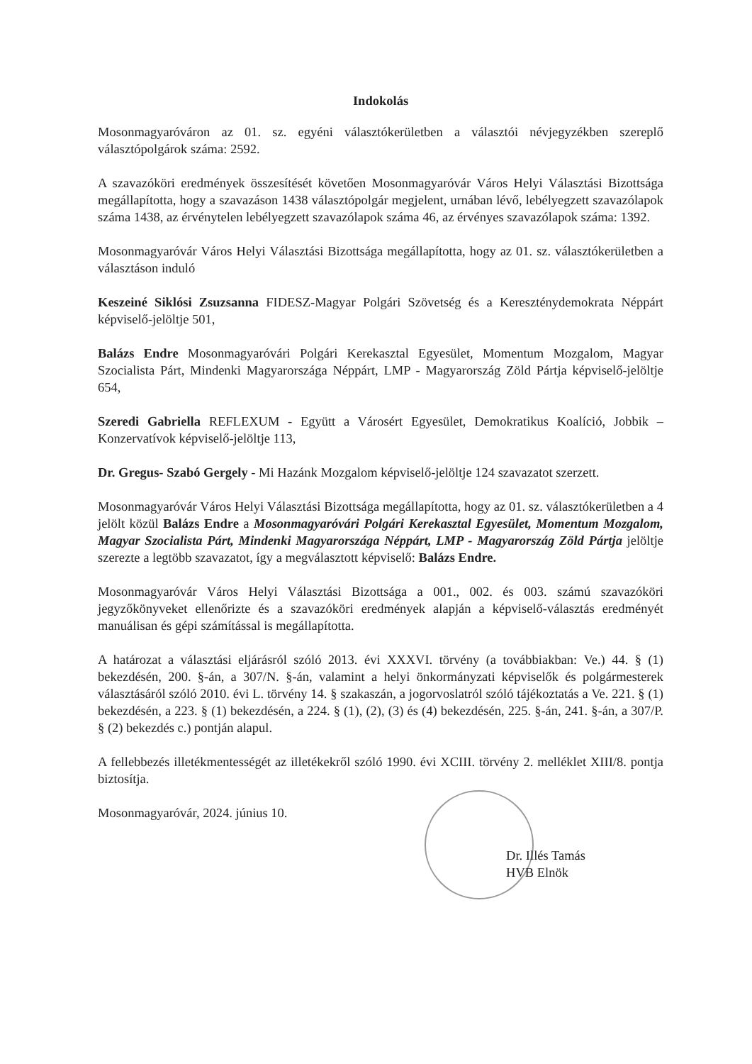Indokolás
Mosonmagyaróváron az 01. sz. egyéni választókerületben a választói névjegyzékben szereplő választópolgárok száma: 2592.
A szavazóköri eredmények összesítését követően Mosonmagyaróvár Város Helyi Választási Bizottsága megállapította, hogy a szavazáson 1438 választópolgár megjelent, urnában lévő, lebélyegzett szavazólapok száma 1438, az érvénytelen lebélyegzett szavazólapok száma 46, az érvényes szavazólapok száma: 1392.
Mosonmagyaróvár Város Helyi Választási Bizottsága megállapította, hogy az 01. sz. választókerületben a választáson induló
Keszeiné Siklósi Zsuzsanna FIDESZ-Magyar Polgári Szövetség és a Kereszténydemokrata Néppárt képviselő-jelöltje 501,
Balázs Endre Mosonmagyaróvári Polgári Kerekasztal Egyesület, Momentum Mozgalom, Magyar Szocialista Párt, Mindenki Magyarországa Néppárt, LMP - Magyarország Zöld Pártja képviselő-jelöltje 654,
Szeredi Gabriella REFLEXUM - Együtt a Városért Egyesület, Demokratikus Koalíció, Jobbik – Konzervatívok képviselő-jelöltje 113,
Dr. Gregus- Szabó Gergely - Mi Hazánk Mozgalom képviselő-jelöltje 124 szavazatot szerzett.
Mosonmagyaróvár Város Helyi Választási Bizottsága megállapította, hogy az 01. sz. választókerületben a 4 jelölt közül Balázs Endre a Mosonmagyaróvári Polgári Kerekasztal Egyesület, Momentum Mozgalom, Magyar Szocialista Párt, Mindenki Magyarországa Néppárt, LMP - Magyarország Zöld Pártja jelöltje szerezte a legtöbb szavazatot, így a megválasztott képviselő: Balázs Endre.
Mosonmagyaróvár Város Helyi Választási Bizottsága a 001., 002. és 003. számú szavazóköri jegyzőkönyveket ellenőrizte és a szavazóköri eredmények alapján a képviselő-választás eredményét manuálisan és gépi számítással is megállapította.
A határozat a választási eljárásról szóló 2013. évi XXXVI. törvény (a továbbiakban: Ve.) 44. § (1) bekezdésén, 200. §-án, a 307/N. §-án, valamint a helyi önkormányzati képviselők és polgármesterek választásáról szóló 2010. évi L. törvény 14. § szakaszán, a jogorvoslatról szóló tájékoztatás a Ve. 221. § (1) bekezdésén, a 223. § (1) bekezdésén, a 224. § (1), (2), (3) és (4) bekezdésén, 225. §-án, 241. §-án, a 307/P. § (2) bekezdés c.) pontján alapul.
A fellebbezés illetékmentességét az illetékekről szóló 1990. évi XCIII. törvény 2. melléklet XIII/8. pontja biztosítja.
Mosonmagyaróvár, 2024. június 10.
Dr. Illés Tamás
HVB Elnök